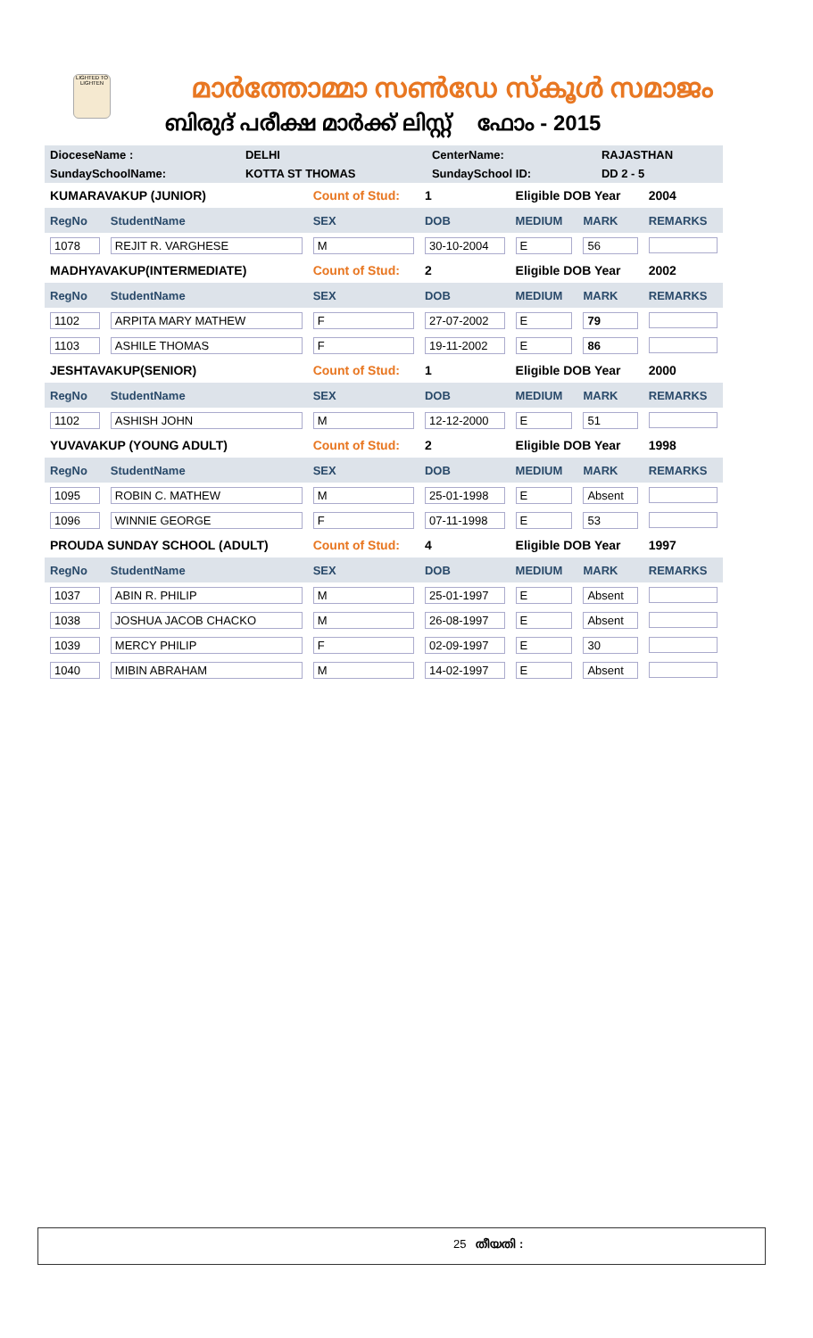LIGHTED TO LIGHTEN
മാർത്തോമ്മാ സൺഡേ സ്കൂൾ സമാജം
ബിരുദ് പരീക്ഷ മാർക്ക് ലിസ്റ്റ് ഫോം - 2015
| DioceseName : | DELHI | CenterName: | RAJASTHAN |
| SundaySchoolName: | KOTTA ST THOMAS | SundaySchool ID: | DD 2 - 5 |
| KUMARAVAKUP (JUNIOR) | | Count of Stud: | 1 | Eligible DOB Year | | 2004 |
| RegNo | StudentName | SEX | DOB | MEDIUM | MARK | REMARKS |
| 1078 | REJIT R. VARGHESE | M | 30-10-2004 | E | 56 | |
| MADHYAVAKUP(INTERMEDIATE) | | Count of Stud: | 2 | Eligible DOB Year | | 2002 |
| RegNo | StudentName | SEX | DOB | MEDIUM | MARK | REMARKS |
| 1102 | ARPITA MARY MATHEW | F | 27-07-2002 | E | 79 | |
| 1103 | ASHILE THOMAS | F | 19-11-2002 | E | 86 | |
| JESHTAVAKUP(SENIOR) | | Count of Stud: | 1 | Eligible DOB Year | | 2000 |
| RegNo | StudentName | SEX | DOB | MEDIUM | MARK | REMARKS |
| 1102 | ASHISH JOHN | M | 12-12-2000 | E | 51 | |
| YUVAVAKUP (YOUNG ADULT) | | Count of Stud: | 2 | Eligible DOB Year | | 1998 |
| RegNo | StudentName | SEX | DOB | MEDIUM | MARK | REMARKS |
| 1095 | ROBIN C. MATHEW | M | 25-01-1998 | E | Absent | |
| 1096 | WINNIE GEORGE | F | 07-11-1998 | E | 53 | |
| PROUDA SUNDAY SCHOOL (ADULT) | | Count of Stud: | 4 | Eligible DOB Year | | 1997 |
| RegNo | StudentName | SEX | DOB | MEDIUM | MARK | REMARKS |
| 1037 | ABIN R. PHILIP | M | 25-01-1997 | E | Absent | |
| 1038 | JOSHUA JACOB CHACKO | M | 26-08-1997 | E | Absent | |
| 1039 | MERCY PHILIP | F | 02-09-1997 | E | 30 | |
| 1040 | MIBIN ABRAHAM | M | 14-02-1997 | E | Absent | |
25 തീയതി :